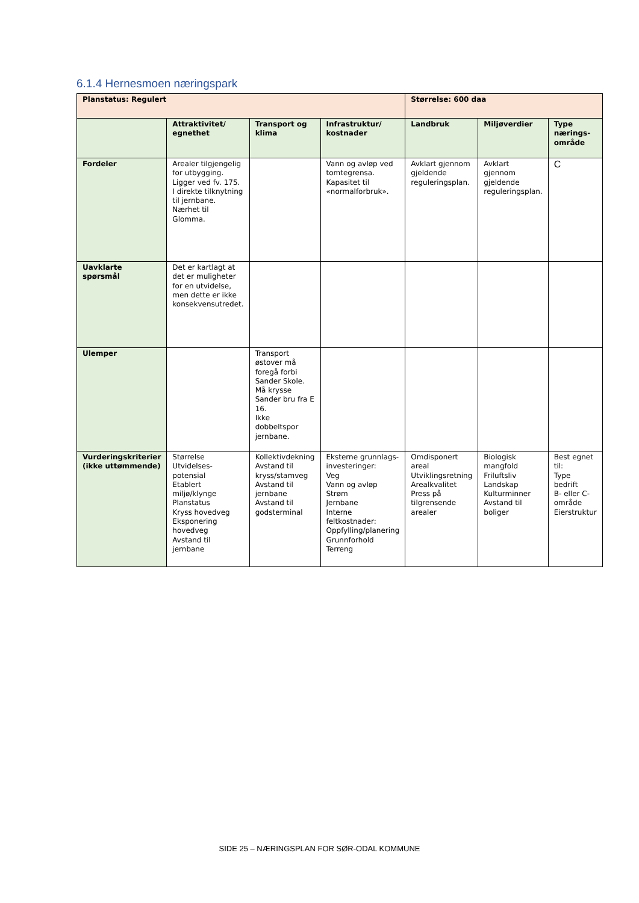6.1.4 Hernesmoen næringspark
| Planstatus: Regulert | | | | Størrelse: 600 daa | | |
| --- | --- | --- | --- | --- | --- | --- |
| | Attraktivitet/ egnethet | Transport og klima | Infrastruktur/ kostnader | Landbruk | Miljøverdier | Type nærings-område |
| Fordeler | Arealer tilgjengelig for utbygging. Ligger ved fv. 175. I direkte tilknytning til jernbane. Nærhet til Glomma. | | Vann og avløp ved tomtegrensa. Kapasitet til «normalforbruk». | Avklart gjennom gjeldende reguleringsplan. | Avklart gjennom gjeldende reguleringsplan. | C |
| Uavklarte spørsmål | Det er kartlagt at det er muligheter for en utvidelse, men dette er ikke konsekvensutredet. | | | | | |
| Ulemper | | Transport østover må foregå forbi Sander Skole. Må krysse Sander bru fra E 16. Ikke dobbeltspor jernbane. | | | | |
| Vurderingskriterier (ikke uttømmende) | Størrelse Utvidelses-potensial Etablert miljø/klynge Planstatus Kryss hovedveg Eksponering hovedveg Avstand til jernbane | Kollektivdekning Avstand til kryss/stamveg Avstand til jernbane Avstand til godsterminal | Eksterne grunnlags-investeringer: Veg Vann og avløp Strøm Jernbane Interne feltkostnader: Oppfylling/planering Grunnforhold Terreng | Omdisponert areal Utviklingsretning Arealkvalitet Press på tilgrensende arealer | Biologisk mangfold Friluftsliv Landskap Kulturminner Avstand til boliger | Best egnet til: Type bedrift B- eller C-område Eierstruktur |
SIDE 25 – NÆRINGSPLAN FOR SØR-ODAL KOMMUNE